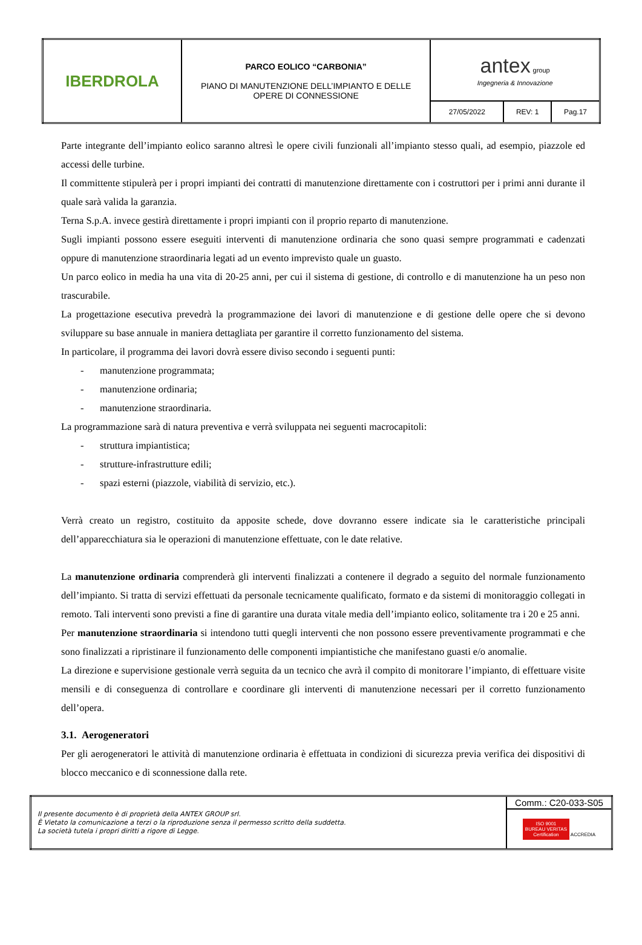| IBERDROLA | PARCO EOLICO “CARBONIA” PIANO DI MANUTENZIONE DELL’IMPIANTO E DELLE OPERE DI CONNESSIONE | antex group Ingegneria & Innovazione | | |
| | | 27/05/2022 | REV: 1 | Pag.17 |
Parte integrante dell’impianto eolico saranno altresì le opere civili funzionali all’impianto stesso quali, ad esempio, piazzole ed accessi delle turbine.
Il committente stipulerà per i propri impianti dei contratti di manutenzione direttamente con i costruttori per i primi anni durante il quale sarà valida la garanzia.
Terna S.p.A. invece gestirà direttamente i propri impianti con il proprio reparto di manutenzione.
Sugli impianti possono essere eseguiti interventi di manutenzione ordinaria che sono quasi sempre programmati e cadenzati oppure di manutenzione straordinaria legati ad un evento imprevisto quale un guasto.
Un parco eolico in media ha una vita di 20-25 anni, per cui il sistema di gestione, di controllo e di manutenzione ha un peso non trascurabile.
La progettazione esecutiva prevedrà la programmazione dei lavori di manutenzione e di gestione delle opere che si devono sviluppare su base annuale in maniera dettagliata per garantire il corretto funzionamento del sistema.
In particolare, il programma dei lavori dovrà essere diviso secondo i seguenti punti:
- manutenzione programmata;
- manutenzione ordinaria;
- manutenzione straordinaria.
La programmazione sarà di natura preventiva e verrà sviluppata nei seguenti macrocapitoli:
- struttura impiantistica;
- strutture-infrastrutture edili;
- spazi esterni (piazzole, viabilità di servizio, etc.).
Verrà creato un registro, costituito da apposite schede, dove dovranno essere indicate sia le caratteristiche principali dell’apparecchiatura sia le operazioni di manutenzione effettuate, con le date relative.
La manutenzione ordinaria comprenderà gli interventi finalizzati a contenere il degrado a seguito del normale funzionamento dell’impianto. Si tratta di servizi effettuati da personale tecnicamente qualificato, formato e da sistemi di monitoraggio collegati in remoto. Tali interventi sono previsti a fine di garantire una durata vitale media dell’impianto eolico, solitamente tra i 20 e 25 anni.
Per manutenzione straordinaria si intendono tutti quegli interventi che non possono essere preventivamente programmati e che sono finalizzati a ripristinare il funzionamento delle componenti impiantistiche che manifestano guasti e/o anomalie.
La direzione e supervisione gestionale verrà seguita da un tecnico che avrà il compito di monitorare l’impianto, di effettuare visite mensili e di conseguenza di controllare e coordinare gli interventi di manutenzione necessari per il corretto funzionamento dell’opera.
3.1. Aerogeneratori
Per gli aerogeneratori le attività di manutenzione ordinaria è effettuata in condizioni di sicurezza previa verifica dei dispositivi di blocco meccanico e di sconnessione dalla rete.
| Il presente documento è di proprietà della ANTEX GROUP srl. È Vietato la comunicazione a terzi o la riproduzione senza il permesso scritto della suddetta. La società tutela i propri diritti a rigore di Legge. | Comm.: C20-033-S05 |
| | ISO 9001 BUREAU VERITAS Certification ACCREDIA |